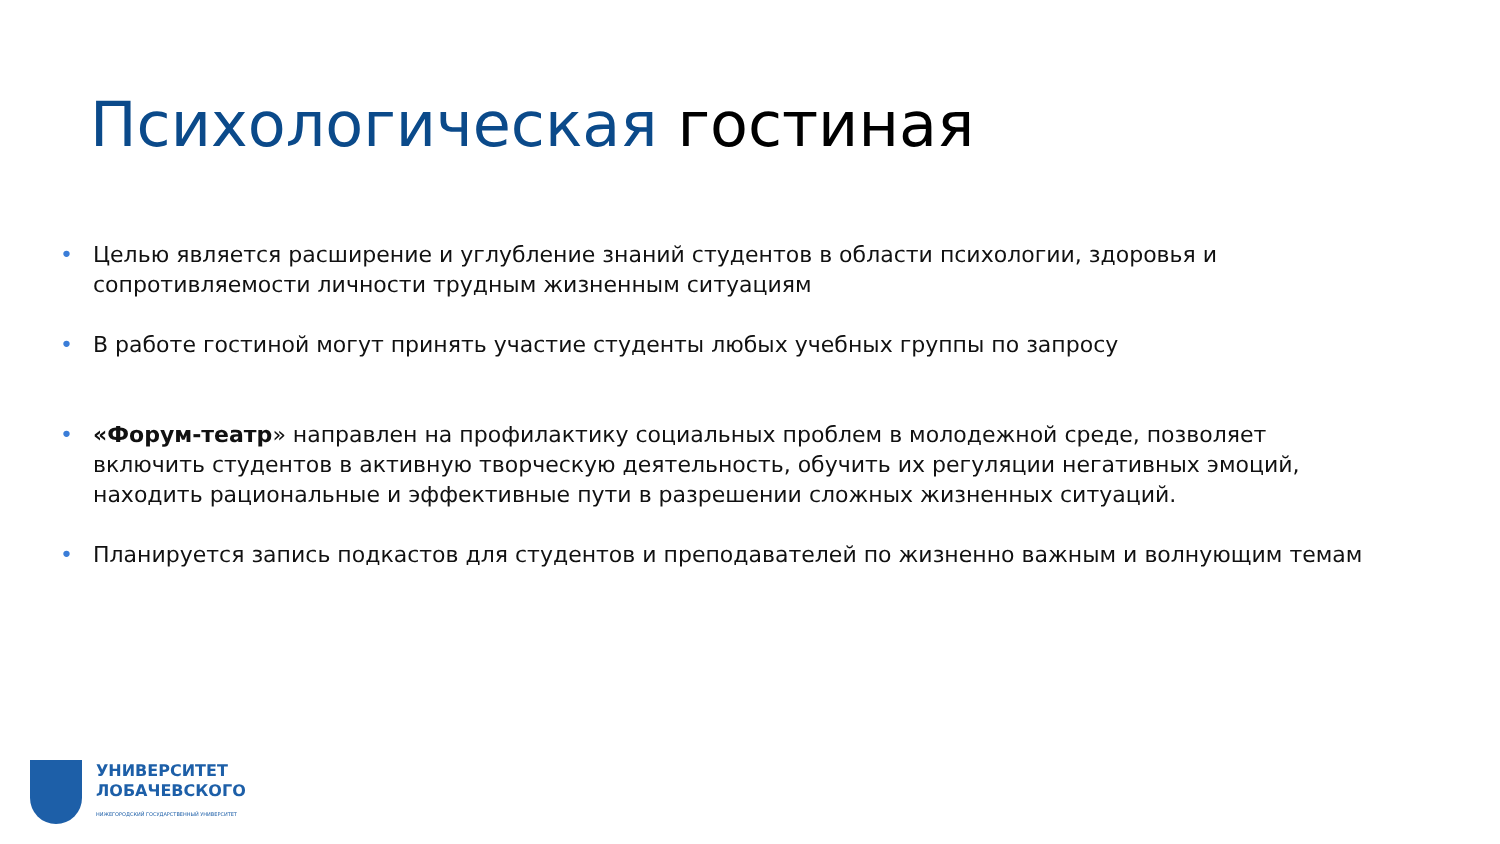Психологическая гостиная
• Целью является расширение и углубление знаний студентов в области психологии, здоровья и сопротивляемости личности трудным жизненным ситуациям
• В работе гостиной могут принять участие студенты любых учебных группы по запросу
• «Форум-театр» направлен на профилактику социальных проблем в молодежной среде, позволяет включить студентов в активную творческую деятельность, обучить их регуляции негативных эмоций, находить рациональные и эффективные пути в разрешении сложных жизненных ситуаций.
• Планируется запись подкастов для студентов и преподавателей по жизненно важным и волнующим темам
УНИВЕРСИТЕТ
ЛОБАЧЕВСКОГО
НИЖЕГОРОДСКИЙ ГОСУДАРСТВЕННЫЙ УНИВЕРСИТЕТ